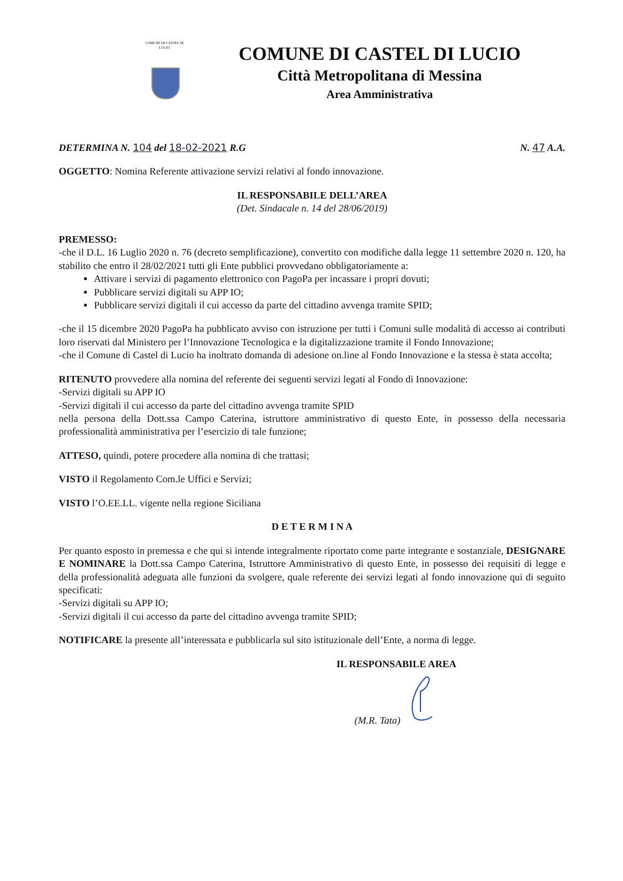COMUNE DI CASTEL DI LUCIO
COMUNE DI CASTEL DI LUCIO
Città Metropolitana di Messina
Area Amministrativa
DETERMINA N. 104 del 18-02-2021 R.G N. 47 A.A.
OGGETTO: Nomina Referente attivazione servizi relativi al fondo innovazione.
IL RESPONSABILE DELL’AREA
(Det. Sindacale n. 14 del 28/06/2019)
PREMESSO:
-che il D.L. 16 Luglio 2020 n. 76 (decreto semplificazione), convertito con modifiche dalla legge 11 settembre 2020 n. 120, ha stabilito che entro il 28/02/2021 tutti gli Ente pubblici provvedano obbligatoriamente a:
Attivare i servizi di pagamento elettronico con PagoPa per incassare i propri dovuti;
Pubblicare servizi digitali su APP IO;
Pubblicare servizi digitali il cui accesso da parte del cittadino avvenga tramite SPID;
-che il 15 dicembre 2020 PagoPa ha pubblicato avviso con istruzione per tutti i Comuni sulle modalità di accesso ai contributi loro riservati dal Ministero per l’Innovazione Tecnologica e la digitalizzazione tramite il Fondo Innovazione;
-che il Comune di Castel di Lucio ha inoltrato domanda di adesione on.line al Fondo Innovazione e la stessa è stata accolta;
RITENUTO provvedere alla nomina del referente dei seguenti servizi legati al Fondo di Innovazione:
-Servizi digitali su APP IO
-Servizi digitali il cui accesso da parte del cittadino avvenga tramite SPID
nella persona della Dott.ssa Campo Caterina, istruttore amministrativo di questo Ente, in possesso della necessaria professionalità amministrativa per l’esercizio di tale funzione;
ATTESO, quindi, potere procedere alla nomina di che trattasi;
VISTO il Regolamento Com.le Uffici e Servizi;
VISTO l’O.EE.LL. vigente nella regione Siciliana
D E T E R M I N A
Per quanto esposto in premessa e che qui si intende integralmente riportato come parte integrante e sostanziale, DESIGNARE E NOMINARE la Dott.ssa Campo Caterina, Istruttore Amministrativo di questo Ente, in possesso dei requisiti di legge e della professionalità adeguata alle funzioni da svolgere, quale referente dei servizi legati al fondo innovazione qui di seguito specificati:
-Servizi digitali su APP IO;
-Servizi digitali il cui accesso da parte del cittadino avvenga tramite SPID;
NOTIFICARE la presente all’interessata e pubblicarla sul sito istituzionale dell’Ente, a norma di legge.
IL RESPONSABILE AREA
(M.R. Tata)